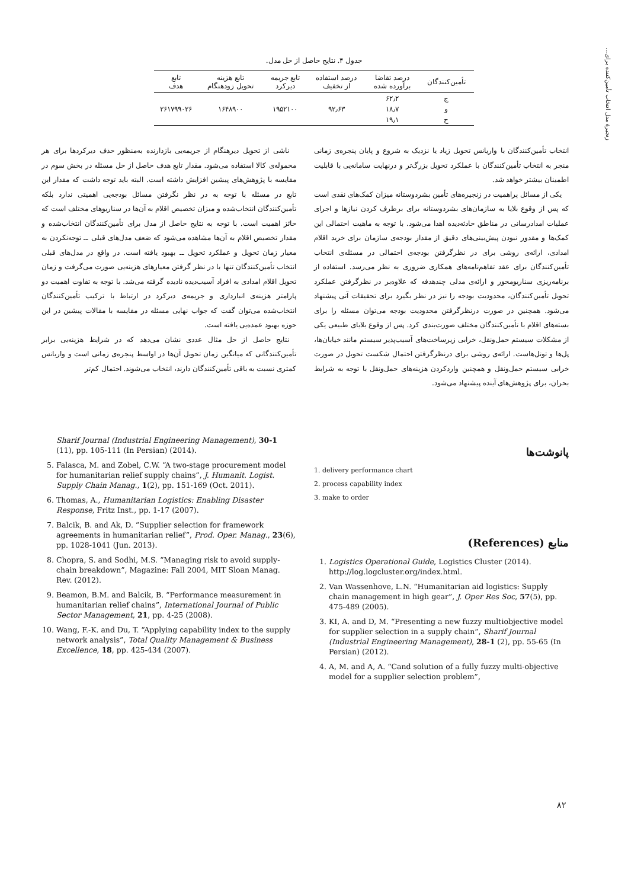زنجیرهٔ مدل انتخاب تأمین‌کننده برای...
جدول ۴. نتایج حاصل از حل مدل.
| تأمین‌کنندگان | درصد تقاضا برآورده شده | درصد استفاده از تخفیف | تابع جریمه دیرکرد | تابع هزینه تحویل زودهنگام | تابع هدف |
| --- | --- | --- | --- | --- | --- |
| ج | ۶۲٫۲ | | | | |
| و | ۱۸٫۷ | ۹۲٫۶۳ | ۱۹۵۲۱۰۰ | ۱۶۴۸۹۰۰ | ۲۶۱۷۹۹۰۲۶ |
| ح | ۱۹٫۱ | | | | |
ناشی از تحویل دیرهنگام از جریمه‌یی بازدارنده به‌منظور حذف دیرکردها برای هر محموله‌ی کالا استفاده می‌شود. مقدار تابع هدف حاصل از حل مسئله در بخش سوم در مقایسه با پژوهش‌های پیشین افزایش داشته است. البته باید توجه داشت که مقدار این تابع در مسئله با توجه به در نظر نگرفتن مسائل بودجه‌یی اهمیتی ندارد بلکه تأمین‌کنندگان انتخاب‌شده و میزان تخصیص اقلام به آن‌ها در سناریوهای مختلف است که حائز اهمیت است. با توجه به نتایج حاصل از مدل برای تأمین‌کنندگان انتخاب‌شده و مقدار تخصیص اقلام به آن‌ها مشاهده می‌شود که ضعف مدل‌های قبلی ــ توجه‌نکردن به معیار زمان تحویل و عملکرد تحویل ــ بهبود یافته است. در واقع در مدل‌های قبلی انتخاب تأمین‌کنندگان تنها با در نظر گرفتن معیارهای هزینه‌یی صورت می‌گرفت و زمان تحویل اقلام امدادی به افراد آسیب‌دیده نادیده گرفته می‌شد. با توجه به تفاوت اهمیت دو پارامتر هزینه‌ی انبارداری و جریمه‌ی دیرکرد در ارتباط با ترکیب تأمین‌کنندگان انتخاب‌شده می‌توان گفت که جواب نهایی مسئله در مقایسه با مقالات پیشین در این حوزه بهبود عمده‌یی یافته است.
نتایج حاصل از حل مثال عددی نشان می‌دهد که در شرایط هزینه‌یی برابر تأمین‌کنندگانی که میانگین زمان تحویل آن‌ها در اواسط پنجره‌ی زمانی است و واریانس کمتری نسبت به باقی تأمین‌کنندگان دارند، انتخاب می‌شوند. احتمال کم‌تر
انتخاب تأمین‌کنندگان با واریانس تحویل زیاد یا نزدیک به شروع و پایان پنجره‌ی زمانی منجر به انتخاب تأمین‌کنندگان با عملکرد تحویل بزرگ‌تر و درنهایت سامانه‌یی با قابلیت اطمینان بیشتر خواهد شد.
یکی از مسائل پراهمیت در زنجیره‌های تأمین بشردوستانه میزان کمک‌های نقدی است که پس از وقوع بلایا به سازمان‌های بشردوستانه برای برطرف کردن نیازها و اجرای عملیات امدادرسانی در مناطق حادثه‌دیده اهدا می‌شود. با توجه به ماهیت احتمالی این کمک‌ها و مقدور نبودن پیش‌بینی‌های دقیق از مقدار بودجه‌ی سازمان برای خرید اقلام امدادی، ارائه‌ی روشی برای در نظرگرفتن بودجه‌ی احتمالی در مسئله‌ی انتخاب تأمین‌کنندگان برای عقد تفاهم‌نامه‌های همکاری ضروری به نظر می‌رسد. استفاده از برنامه‌ریزی سناریومحور و ارائه‌ی مدلی چندهدفه که علاوه‌بر در نظرگرفتن عملکرد تحویل تأمین‌کنندگان، محدودیت بودجه را نیز در نظر بگیرد برای تحقیقات آتی پیشنهاد می‌شود. همچنین در صورت درنظرگرفتن محدودیت بودجه می‌توان مسئله را برای بسته‌های اقلام با تأمین‌کنندگان مختلف صورت‌بندی کرد. پس از وقوع بلایای طبیعی یکی از مشکلات سیستم حمل‌ونقل، خرابی زیرساخت‌های آسیب‌پذیر سیستم مانند خیابان‌ها، پل‌ها و تونل‌هاست. ارائه‌ی روشی برای درنظرگرفتن احتمال شکست تحویل در صورت خرابی سیستم حمل‌ونقل و همچنین واردکردن هزینه‌های حمل‌ونقل با توجه به شرایط بحران، برای پژوهش‌های آینده پیشنهاد می‌شود.
پانوشت‌ها
1. delivery performance chart
2. process capability index
3. make to order
منابع (References)
1. Logistics Operational Guide, Logistics Cluster (2014). http://log.logcluster.org/index.html.
2. Van Wassenhove, L.N. “Humanitarian aid logistics: Supply chain management in high gear”, J. Oper Res Soc, 57(5), pp. 475-489 (2005).
3. KI, A. and D, M. “Presenting a new fuzzy multiobjective model for supplier selection in a supply chain”, Sharif Journal (Industrial Engineering Management), 28-1 (2), pp. 55-65 (In Persian) (2012).
4. A, M. and A, A. “Cand solution of a fully fuzzy multi-objective model for a supplier selection problem”,
Sharif Journal (Industrial Engineering Management), 30-1 (11), pp. 105-111 (In Persian) (2014).
5. Falasca, M. and Zobel, C.W. “A two-stage procurement model for humanitarian relief supply chains”, J. Humanit. Logist. Supply Chain Manag., 1(2), pp. 151-169 (Oct. 2011).
6. Thomas, A., Humanitarian Logistics: Enabling Disaster Response, Fritz Inst., pp. 1-17 (2007).
7. Balcik, B. and Ak, D. “Supplier selection for framework agreements in humanitarian relief”, Prod. Oper. Manag., 23(6), pp. 1028-1041 (Jun. 2013).
8. Chopra, S. and Sodhi, M.S. “Managing risk to avoid supply-chain breakdown”, Magazine: Fall 2004, MIT Sloan Manag. Rev. (2012).
9. Beamon, B.M. and Balcik, B. “Performance measurement in humanitarian relief chains”, International Journal of Public Sector Management, 21, pp. 4-25 (2008).
10. Wang, F.-K. and Du, T. “Applying capability index to the supply network analysis”, Total Quality Management & Business Excellence, 18, pp. 425-434 (2007).
۸۲